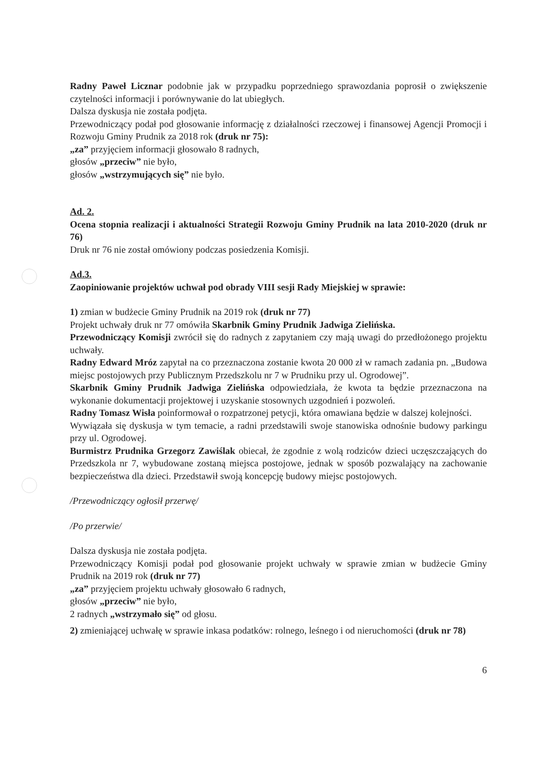Radny Paweł Licznar podobnie jak w przypadku poprzedniego sprawozdania poprosił o zwiększenie czytelności informacji i porównywanie do lat ubiegłych.
Dalsza dyskusja nie została podjęta.
Przewodniczący podał pod głosowanie informację z działalności rzeczowej i finansowej Agencji Promocji i Rozwoju Gminy Prudnik za 2018 rok (druk nr 75):
„za” przyjęciem informacji głosowało 8 radnych,
głosów „przeciw” nie było,
głosów „wstrzymujących się” nie było.
Ad. 2.
Ocena stopnia realizacji i aktualności Strategii Rozwoju Gminy Prudnik na lata 2010-2020 (druk nr 76)
Druk nr 76 nie został omówiony podczas posiedzenia Komisji.
Ad.3.
Zaopiniowanie projektów uchwał pod obrady VIII sesji Rady Miejskiej w sprawie:
1) zmian w budżecie Gminy Prudnik na 2019 rok (druk nr 77)
Projekt uchwały druk nr 77 omówiła Skarbnik Gminy Prudnik Jadwiga Zielińska.
Przewodniczący Komisji zwrócił się do radnych z zapytaniem czy mają uwagi do przedłożonego projektu uchwały.
Radny Edward Mróz zapytał na co przeznaczona zostanie kwota 20 000 zł w ramach zadania pn. „Budowa miejsc postojowych przy Publicznym Przedszkolu nr 7 w Prudniku przy ul. Ogrodowej”.
Skarbnik Gminy Prudnik Jadwiga Zielińska odpowiedziała, że kwota ta będzie przeznaczona na wykonanie dokumentacji projektowej i uzyskanie stosownych uzgodnień i pozwoleń.
Radny Tomasz Wisła poinformował o rozpatrzonej petycji, która omawiana będzie w dalszej kolejności.
Wywiązała się dyskusja w tym temacie, a radni przedstawili swoje stanowiska odnośnie budowy parkingu przy ul. Ogrodowej.
Burmistrz Prudnika Grzegorz Zawiślak obiecał, że zgodnie z wolą rodziców dzieci uczęszczających do Przedszkola nr 7, wybudowane zostaną miejsca postojowe, jednak w sposób pozwalający na zachowanie bezpieczeństwa dla dzieci. Przedstawił swoją koncepcję budowy miejsc postojowych.
/Przewodniczący ogłosił przerwę/
/Po przerwie/
Dalsza dyskusja nie została podjęta.
Przewodniczący Komisji podał pod głosowanie projekt uchwały w sprawie zmian w budżecie Gminy Prudnik na 2019 rok (druk nr 77)
„za” przyjęciem projektu uchwały głosowało 6 radnych,
głosów „przeciw” nie było,
2 radnych „wstrzymało się” od głosu.
2) zmieniającej uchwałę w sprawie inkasa podatków: rolnego, leśnego i od nieruchomości (druk nr 78)
6